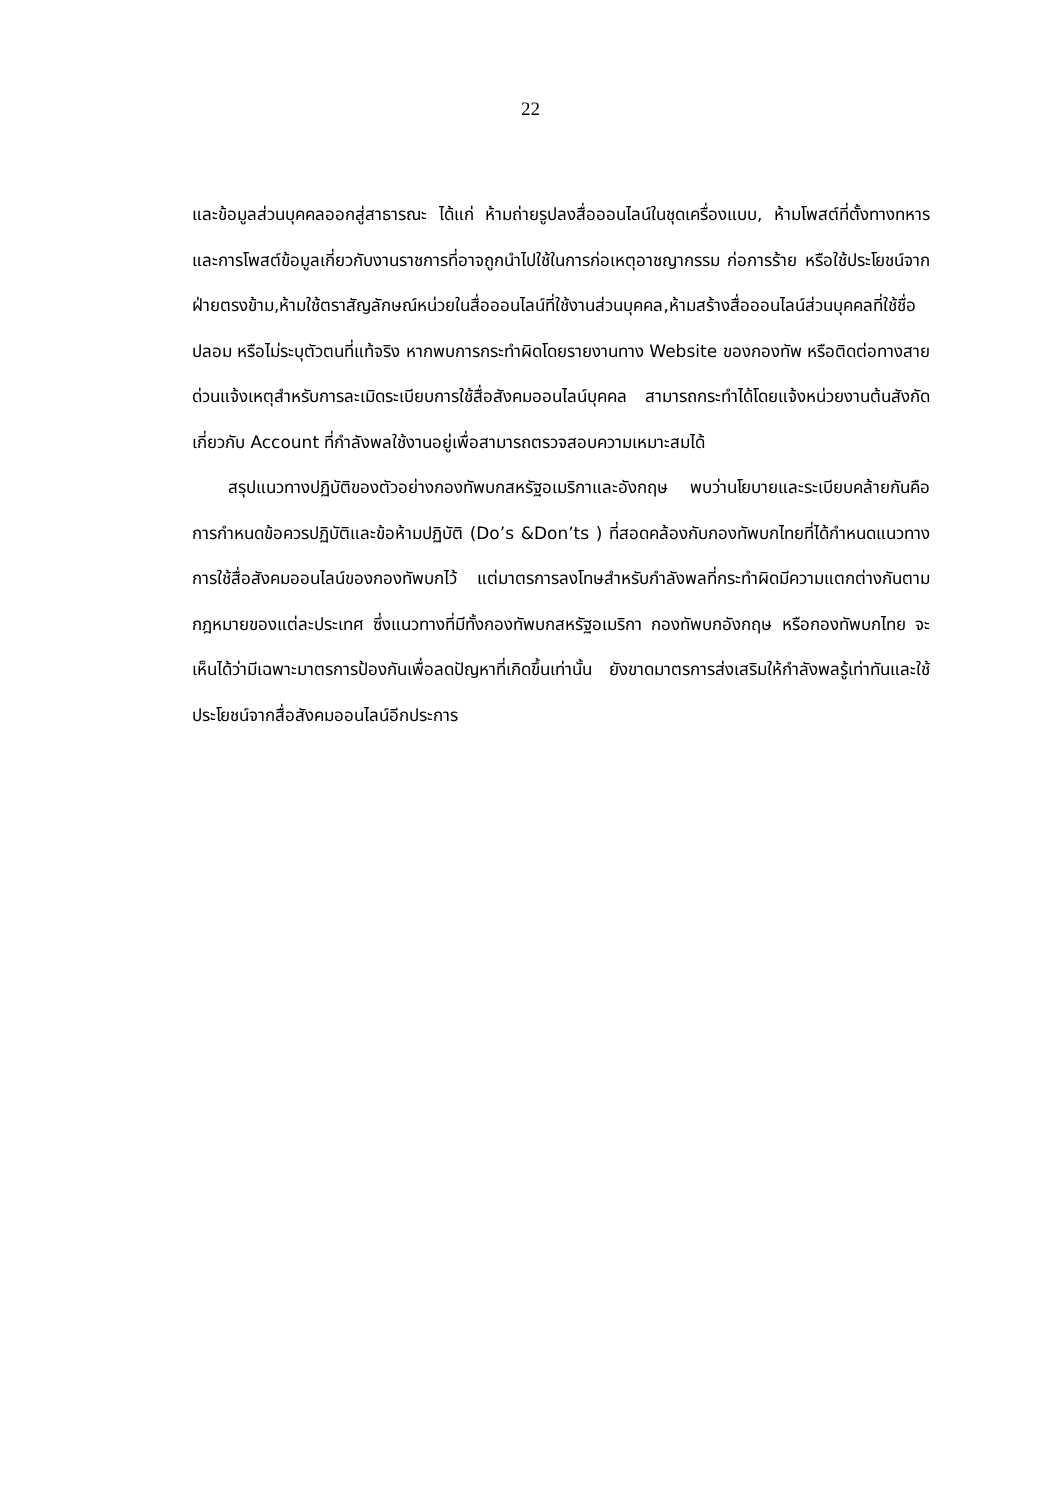22
และข้อมูลส่วนบุคคลออกสู่สาธารณะ ได้แก่ ห้ามถ่ายรูปลงสื่อออนไลน์ในชุดเครื่องแบบ, ห้ามโพสต์ที่ตั้งทางทหารและการโพสต์ข้อมูลเกี่ยวกับงานราชการที่อาจถูกนำไปใช้ในการก่อเหตุอาชญากรรม ก่อการร้าย หรือใช้ประโยชน์จากฝ่ายตรงข้าม,ห้ามใช้ตราสัญลักษณ์หน่วยในสื่อออนไลน์ที่ใช้งานส่วนบุคคล,ห้ามสร้างสื่อออนไลน์ส่วนบุคคลที่ใช้ชื่อปลอม หรือไม่ระบุตัวตนที่แท้จริง หากพบการกระทำผิดโดยรายงานทาง Website ของกองทัพ หรือติดต่อทางสายด่วนแจ้งเหตุสำหรับการละเมิดระเบียบการใช้สื่อสังคมออนไลน์บุคคล สามารถกระทำได้โดยแจ้งหน่วยงานต้นสังกัดเกี่ยวกับ Account ที่กำลังพลใช้งานอยู่เพื่อสามารถตรวจสอบความเหมาะสมได้
สรุปแนวทางปฏิบัติของตัวอย่างกองทัพบกสหรัฐอเมริกาและอังกฤษ พบว่านโยบายและระเบียบคล้ายกันคือ การกำหนดข้อควรปฏิบัติและข้อห้ามปฏิบัติ (Do’s &Don’ts ) ที่สอดคล้องกับกองทัพบกไทยที่ได้กำหนดแนวทางการใช้สื่อสังคมออนไลน์ของกองทัพบกไว้ แต่มาตรการลงโทษสำหรับกำลังพลที่กระทำผิดมีความแตกต่างกันตามกฎหมายของแต่ละประเทศ ซึ่งแนวทางที่มีทั้งกองทัพบกสหรัฐอเมริกา กองทัพบกอังกฤษ หรือกองทัพบกไทย จะเห็นได้ว่ามีเฉพาะมาตรการป้องกันเพื่อลดปัญหาที่เกิดขึ้นเท่านั้น ยังขาดมาตรการส่งเสริมให้กำลังพลรู้เท่าทันและใช้ประโยชน์จากสื่อสังคมออนไลน์อีกประการ